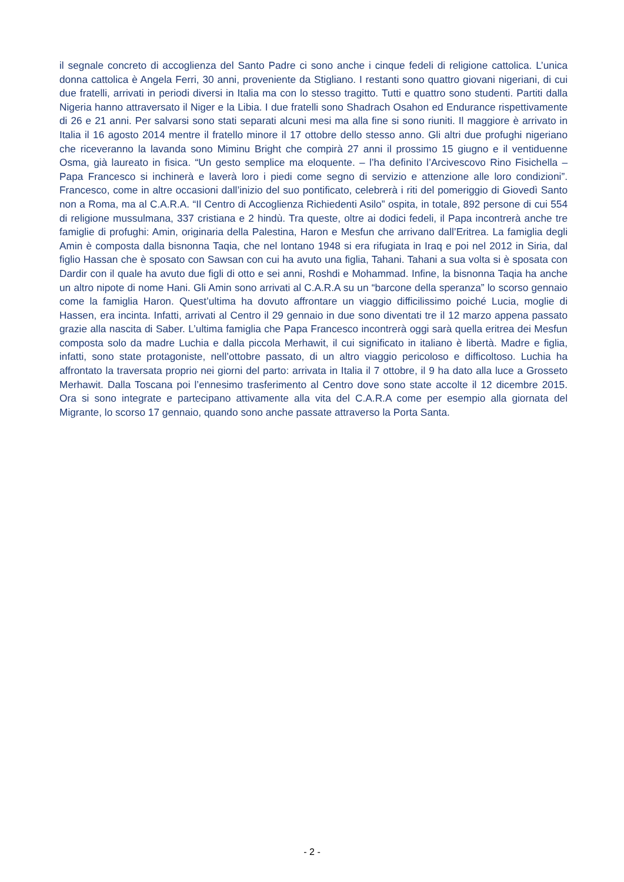il segnale concreto di accoglienza del Santo Padre ci sono anche i cinque fedeli di religione cattolica. L’unica donna cattolica è Angela Ferri, 30 anni, proveniente da Stigliano. I restanti sono quattro giovani nigeriani, di cui due fratelli, arrivati in periodi diversi in Italia ma con lo stesso tragitto. Tutti e quattro sono studenti. Partiti dalla Nigeria hanno attraversato il Niger e la Libia. I due fratelli sono Shadrach Osahon ed Endurance rispettivamente di 26 e 21 anni. Per salvarsi sono stati separati alcuni mesi ma alla fine si sono riuniti. Il maggiore è arrivato in Italia il 16 agosto 2014 mentre il fratello minore il 17 ottobre dello stesso anno. Gli altri due profughi nigeriano che riceveranno la lavanda sono Miminu Bright che compirà 27 anni il prossimo 15 giugno e il ventiduenne Osma, già laureato in fisica. “Un gesto semplice ma eloquente. – l’ha definito l’Arcivescovo Rino Fisichella – Papa Francesco si inchinerà e laverà loro i piedi come segno di servizio e attenzione alle loro condizioni”. Francesco, come in altre occasioni dall’inizio del suo pontificato, celebrerà i riti del pomeriggio di Giovedì Santo non a Roma, ma al C.A.R.A. “Il Centro di Accoglienza Richiedenti Asilo” ospita, in totale, 892 persone di cui 554 di religione mussulmana, 337 cristiana e 2 hindù. Tra queste, oltre ai dodici fedeli, il Papa incontrerà anche tre famiglie di profughi: Amin, originaria della Palestina, Haron e Mesfun che arrivano dall’Eritrea. La famiglia degli Amin è composta dalla bisnonna Taqia, che nel lontano 1948 si era rifugiata in Iraq e poi nel 2012 in Siria, dal figlio Hassan che è sposato con Sawsan con cui ha avuto una figlia, Tahani. Tahani a sua volta si è sposata con Dardir con il quale ha avuto due figli di otto e sei anni, Roshdi e Mohammad. Infine, la bisnonna Taqia ha anche un altro nipote di nome Hani. Gli Amin sono arrivati al C.A.R.A su un “barcone della speranza” lo scorso gennaio come la famiglia Haron. Quest’ultima ha dovuto affrontare un viaggio difficilissimo poiché Lucia, moglie di Hassen, era incinta. Infatti, arrivati al Centro il 29 gennaio in due sono diventati tre il 12 marzo appena passato grazie alla nascita di Saber. L’ultima famiglia che Papa Francesco incontrerà oggi sarà quella eritrea dei Mesfun composta solo da madre Luchia e dalla piccola Merhawit, il cui significato in italiano è libertà. Madre e figlia, infatti, sono state protagoniste, nell’ottobre passato, di un altro viaggio pericoloso e difficoltoso. Luchia ha affrontato la traversata proprio nei giorni del parto: arrivata in Italia il 7 ottobre, il 9 ha dato alla luce a Grosseto Merhawit. Dalla Toscana poi l’ennesimo trasferimento al Centro dove sono state accolte il 12 dicembre 2015. Ora si sono integrate e partecipano attivamente alla vita del C.A.R.A come per esempio alla giornata del Migrante, lo scorso 17 gennaio, quando sono anche passate attraverso la Porta Santa.
- 2 -